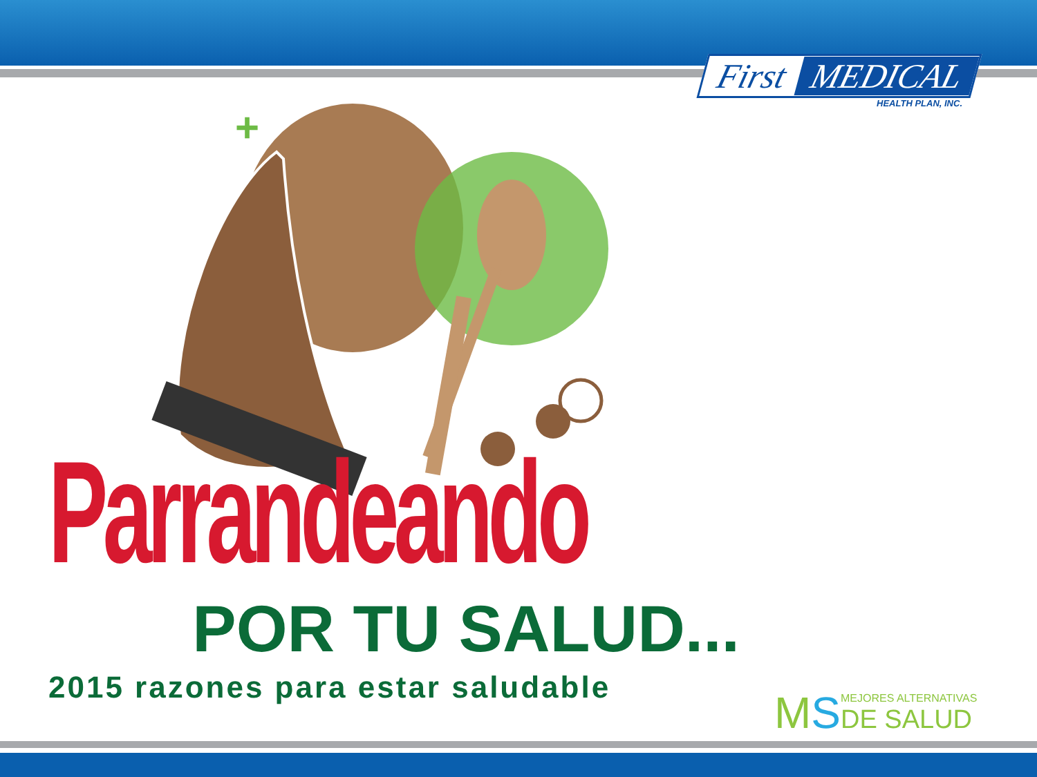First MEDICAL
HEALTH PLAN, INC.
+
Parrandeando
POR TU SALUD...
2015 razones para estar saludable
MS
MEJORES ALTERNATIVAS
DE SALUD